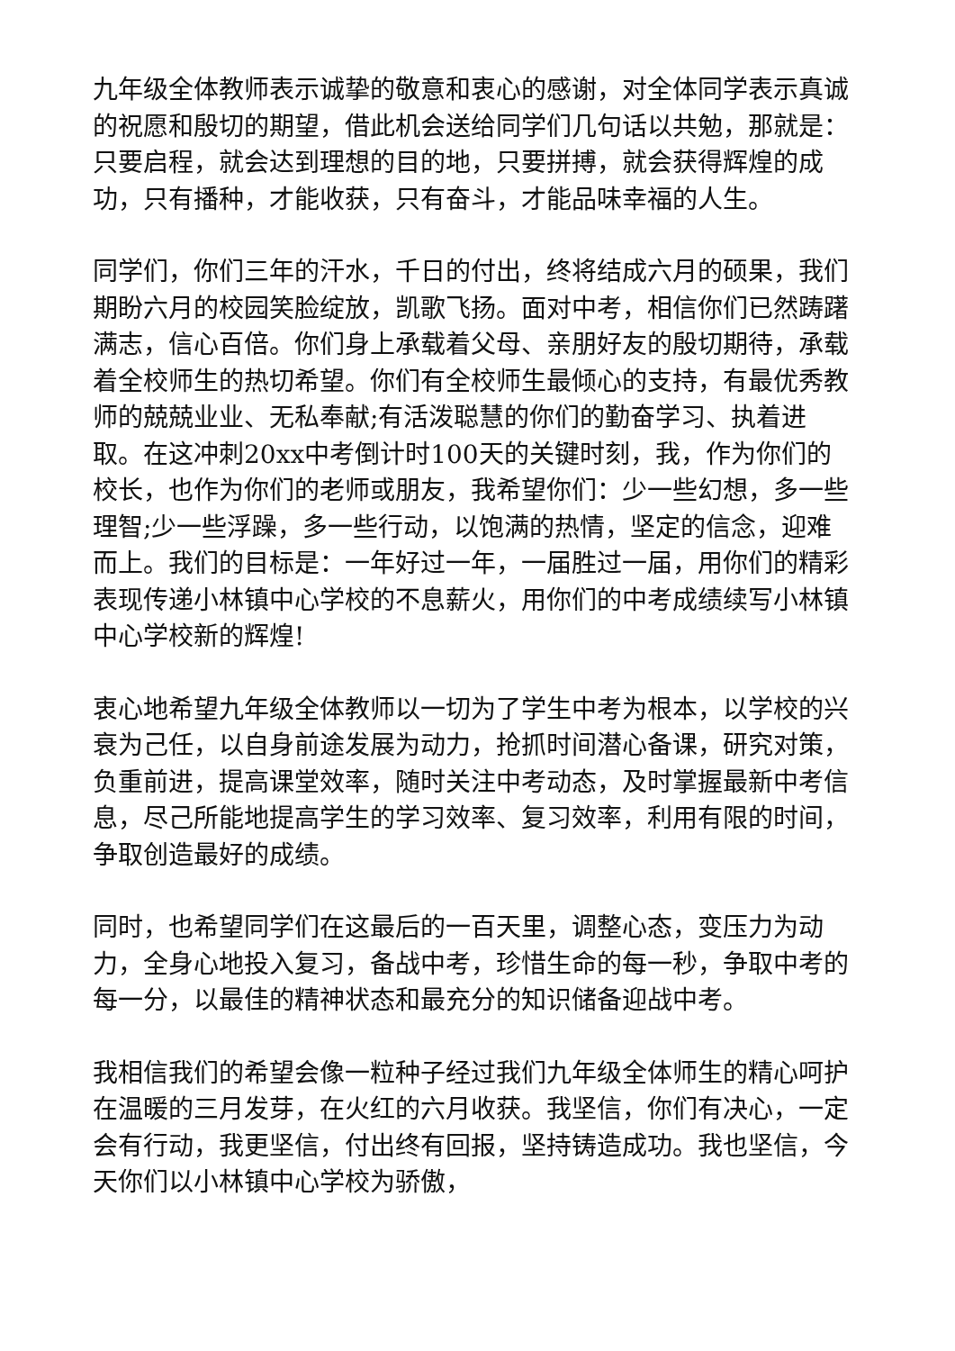九年级全体教师表示诚挚的敬意和衷心的感谢，对全体同学表示真诚的祝愿和殷切的期望，借此机会送给同学们几句话以共勉，那就是：只要启程，就会达到理想的目的地，只要拼搏，就会获得辉煌的成功，只有播种，才能收获，只有奋斗，才能品味幸福的人生。
同学们，你们三年的汗水，千日的付出，终将结成六月的硕果，我们期盼六月的校园笑脸绽放，凯歌飞扬。面对中考，相信你们已然踌躇满志，信心百倍。你们身上承载着父母、亲朋好友的殷切期待，承载着全校师生的热切希望。你们有全校师生最倾心的支持，有最优秀教师的兢兢业业、无私奉献;有活泼聪慧的你们的勤奋学习、执着进取。在这冲刺20xx中考倒计时100天的关键时刻，我，作为你们的校长，也作为你们的老师或朋友，我希望你们：少一些幻想，多一些理智;少一些浮躁，多一些行动，以饱满的热情，坚定的信念，迎难而上。我们的目标是：一年好过一年，一届胜过一届，用你们的精彩表现传递小林镇中心学校的不息薪火，用你们的中考成绩续写小林镇中心学校新的辉煌!
衷心地希望九年级全体教师以一切为了学生中考为根本，以学校的兴衰为己任，以自身前途发展为动力，抢抓时间潜心备课，研究对策，负重前进，提高课堂效率，随时关注中考动态，及时掌握最新中考信息，尽己所能地提高学生的学习效率、复习效率，利用有限的时间，争取创造最好的成绩。
同时，也希望同学们在这最后的一百天里，调整心态，变压力为动力，全身心地投入复习，备战中考，珍惜生命的每一秒，争取中考的每一分，以最佳的精神状态和最充分的知识储备迎战中考。
我相信我们的希望会像一粒种子经过我们九年级全体师生的精心呵护在温暖的三月发芽，在火红的六月收获。我坚信，你们有决心，一定会有行动，我更坚信，付出终有回报，坚持铸造成功。我也坚信，今天你们以小林镇中心学校为骄傲，